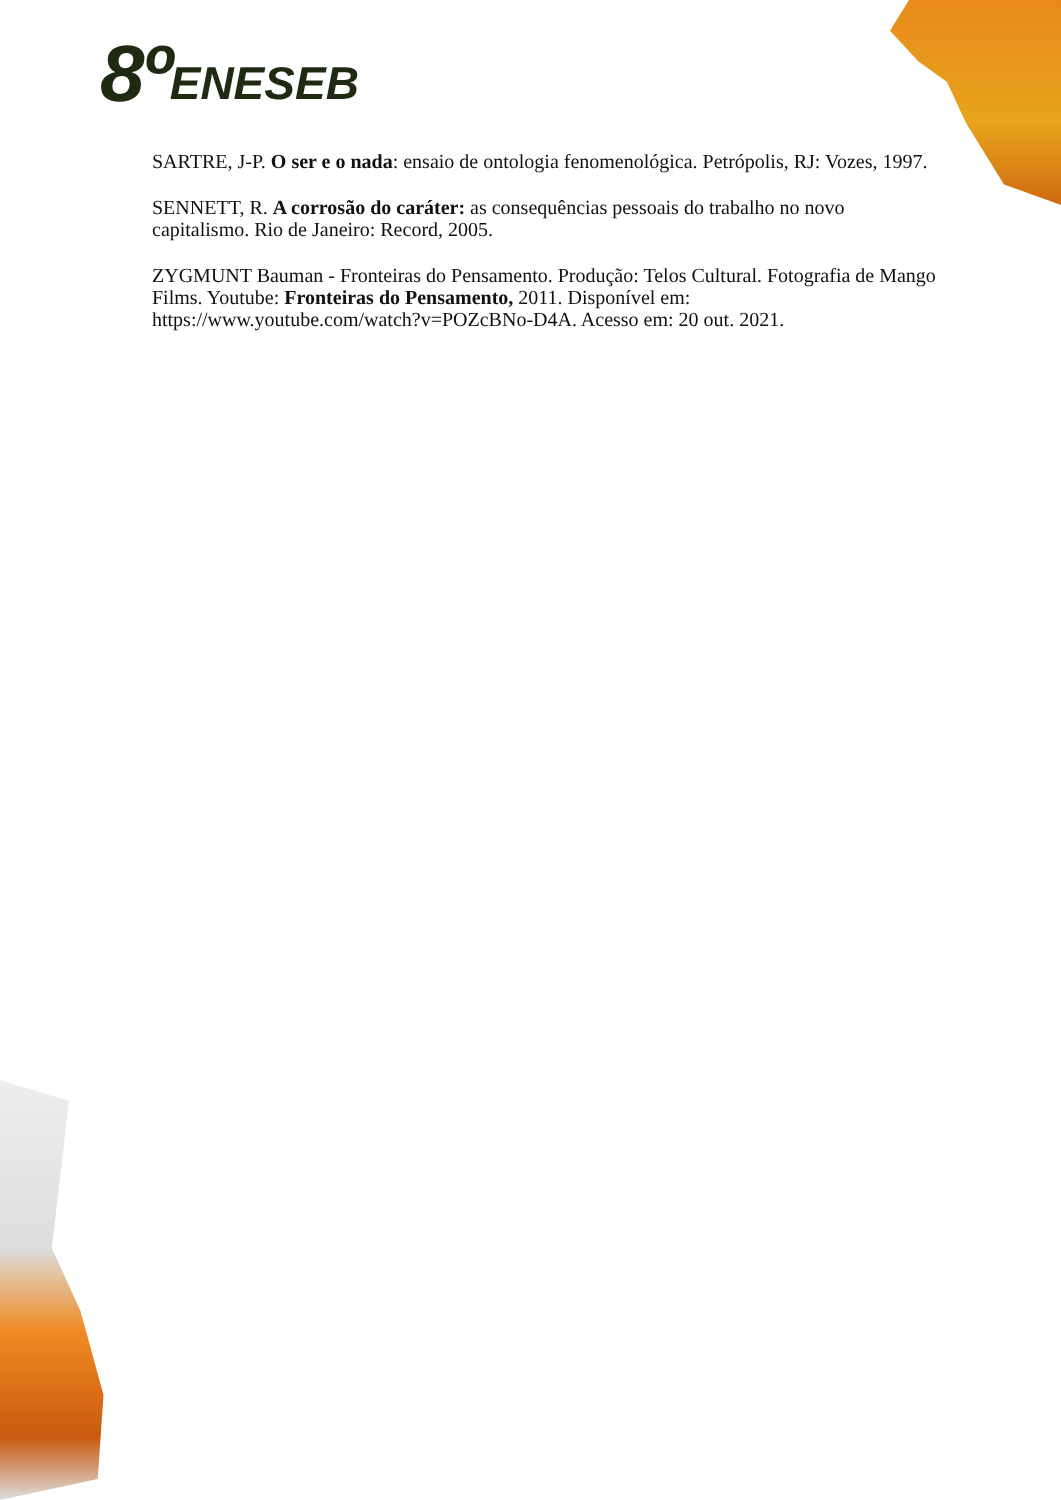8º ENESEB
SARTRE, J-P. O ser e o nada: ensaio de ontologia fenomenológica. Petrópolis, RJ: Vozes, 1997.
SENNETT, R. A corrosão do caráter: as consequências pessoais do trabalho no novo capitalismo. Rio de Janeiro: Record, 2005.
ZYGMUNT Bauman - Fronteiras do Pensamento. Produção: Telos Cultural. Fotografia de Mango Films. Youtube: Fronteiras do Pensamento, 2011. Disponível em: https://www.youtube.com/watch?v=POZcBNo-D4A. Acesso em: 20 out. 2021.